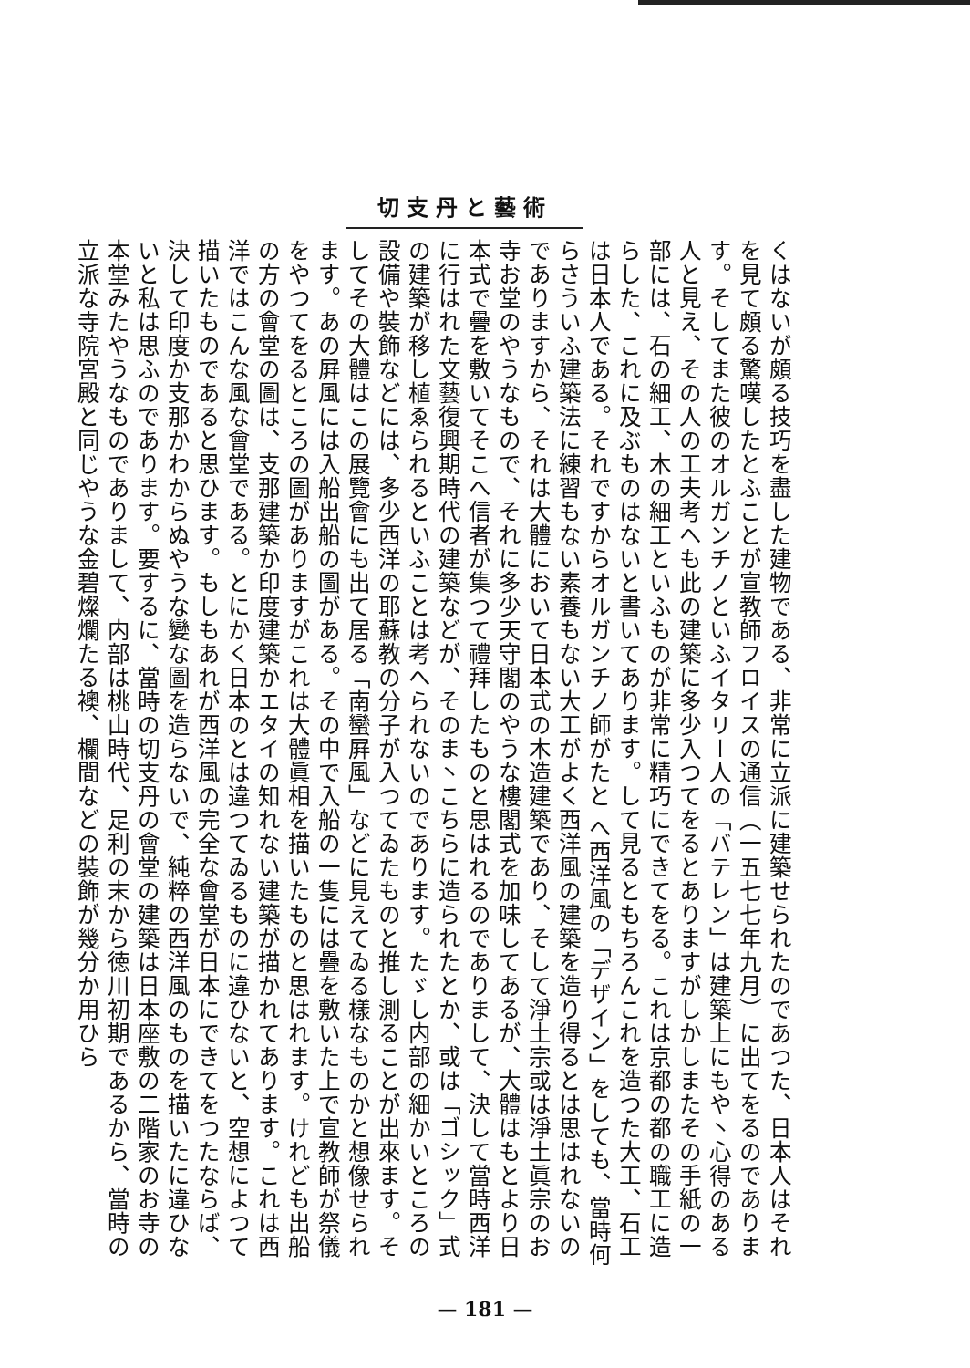切支丹と藝術
くはないが頗る技巧を盡した建物である、非常に立派に建築せられたのであつた、日本人はそれを見て頗る驚嘆したとふことが宣教師フロイスの通信（一五七七年九月）に出てをるのであります。そしてまた彼のオルガンチノといふイタリー人の「バテレン」は建築上にもや丶心得のある人と見え、その人の工夫考へも此の建築に多少入つてをるとありますがしかしまたその手紙の一部には、石の細工、木の細工といふものが非常に精巧にできてをる。これは京都の都の職工に造らした、これに及ぶものはないと書いてあります。して見るともちろんこれを造つた大工、石工は日本人である。それですからオルガンチノ師がたと へ西洋風の「デザイン」をしても、當時何らさういふ建築法に練習もない素養もない大工がよく西洋風の建築を造り得るとは思はれないのでありますから、それは大體において日本式の木造建築であり、そして淨土宗或は淨土眞宗のお寺お堂のやうなもので、それに多少天守閣のやうな樓閣式を加味してあるが、大體はもとより日本式で疊を敷いてそこへ信者が集つて禮拜したものと思はれるのでありまして、決して當時西洋に行はれた文藝復興期時代の建築などが、そのま丶こちらに造られたとか、或は「ゴシック」式の建築が移し植ゑられるといふことは考へられないのであります。たゞし内部の細かいところの設備や裝飾などには、多少西洋の耶蘇教の分子が入つてゐたものと推し測ることが出來ます。そしてその大體はこの展覽會にも出て居る「南蠻屛風」などに見えてゐる樣なものかと想像せられます。あの屛風には入船出船の圖がある。その中で入船の一隻には疊を敷いた上で宣教師が祭儀をやつてをるところの圖がありますがこれは大體眞相を描いたものと思はれます。けれども出船の方の會堂の圖は、支那建築か印度建築かエタイの知れない建築が描かれてあります。これは西洋ではこんな風な會堂である。とにかく日本のとは違つてゐるものに違ひないと、空想によつて描いたものであると思ひます。もしもあれが西洋風の完全な會堂が日本にできてをつたならば、決して印度か支那かわからぬやうな變な圖を造らないで、純粹の西洋風のものを描いたに違ひないと私は思ふのであります。要するに、當時の切支丹の會堂の建築は日本座敷の二階家のお寺の本堂みたやうなものでありまして、内部は桃山時代、足利の末から徳川初期であるから、當時の立派な寺院宮殿と同じやうな金碧燦爛たる襖、欄間などの裝飾が幾分か用ひら
— 181 —